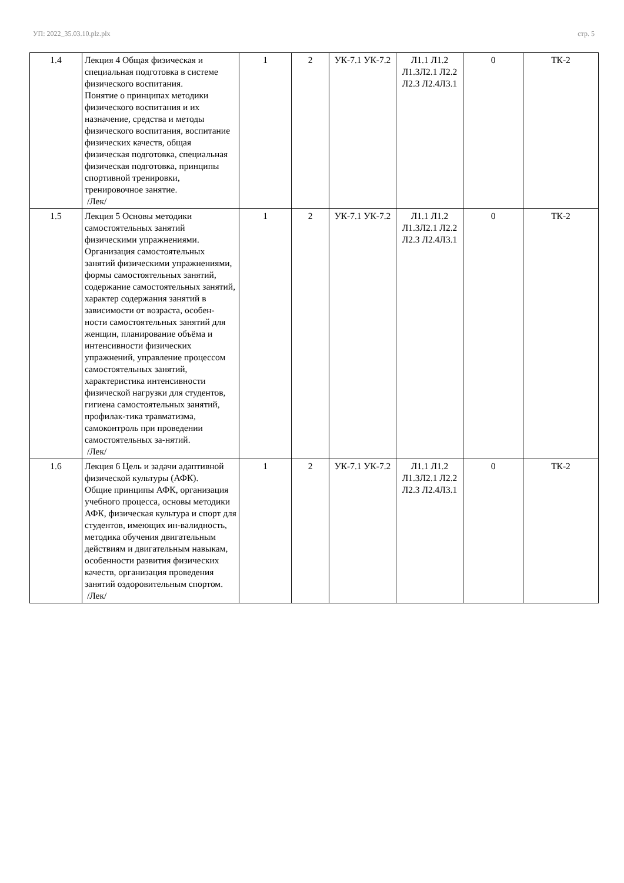УП: 2022_35.03.10.plz.plx стр. 5
| 1.4 | Лекция 4 Общая физическая и специальная подготовка в системе физического воспитания. Понятие о принципах методики физического воспитания и их назначение, средства и методы физического воспитания, воспитание физических качеств, общая физическая подготовка, специальная физическая подготовка, принципы спортивной тренировки, тренировочное занятие. /Лек/ | 1 | 2 | УК-7.1 УК-7.2 | Л1.1 Л1.2 Л1.3Л2.1 Л2.2 Л2.3 Л2.4Л3.1 | 0 | ТК-2 |
| 1.5 | Лекция 5 Основы методики самостоятельных занятий физическими упражнениями. Организация самостоятельных занятий физическими упражнениями, формы самостоятельных занятий, содержание самостоятельных занятий, характер содержания занятий в зависимости от возраста, особен-ности самостоятельных занятий для женщин, планирование объёма и интенсивности физических упражнений, управление процессом самостоятельных занятий, характеристика интенсивности физической нагрузки для студентов, гигиена самостоятельных занятий, профилак-тика травматизма, самоконтроль при проведении самостоятельных за-нятий. /Лек/ | 1 | 2 | УК-7.1 УК-7.2 | Л1.1 Л1.2 Л1.3Л2.1 Л2.2 Л2.3 Л2.4Л3.1 | 0 | ТК-2 |
| 1.6 | Лекция 6 Цель и задачи адаптивной физической культуры (АФК). Общие принципы АФК, организация учебного процесса, основы методики АФК, физическая культура и спорт для студентов, имеющих ин-валидность, методика обучения двигательным действиям и двигательным навыкам, особенности развития физических качеств, организация проведения занятий оздоровительным спортом. /Лек/ | 1 | 2 | УК-7.1 УК-7.2 | Л1.1 Л1.2 Л1.3Л2.1 Л2.2 Л2.3 Л2.4Л3.1 | 0 | ТК-2 |